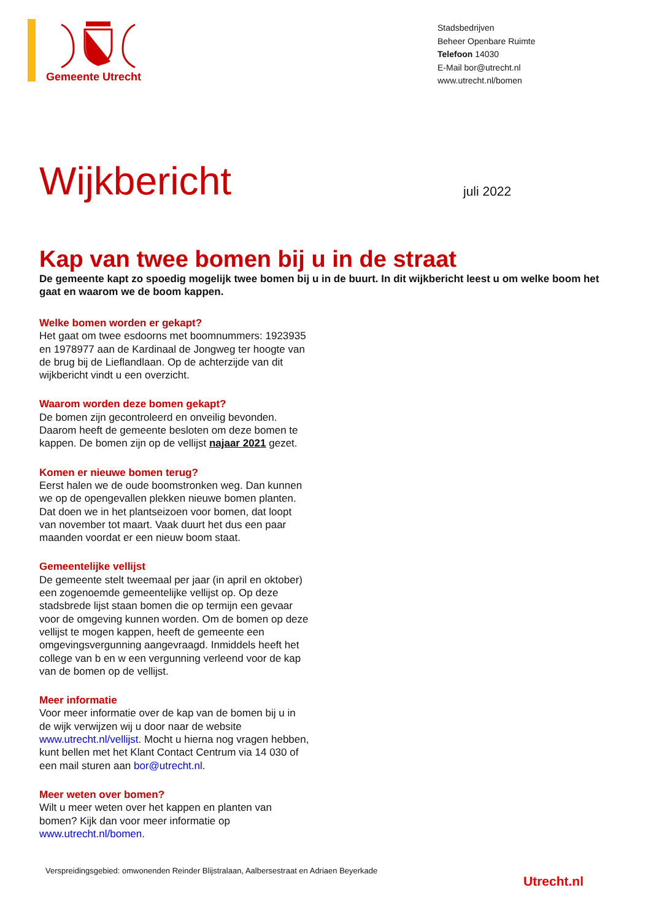Gemeente Utrecht
Stadsbedrijven
Beheer Openbare Ruimte
Telefoon 14030
E-Mail bor@utrecht.nl
www.utrecht.nl/bomen
Wijkbericht juli 2022
Kap van twee bomen bij u in de straat
De gemeente kapt zo spoedig mogelijk twee bomen bij u in de buurt. In dit wijkbericht leest u om welke boom het gaat en waarom we de boom kappen.
Welke bomen worden er gekapt?
Het gaat om twee esdoorns met boomnummers: 1923935 en 1978977 aan de Kardinaal de Jongweg ter hoogte van de brug bij de Lieflandlaan. Op de achterzijde van dit wijkbericht vindt u een overzicht.
Waarom worden deze bomen gekapt?
De bomen zijn gecontroleerd en onveilig bevonden. Daarom heeft de gemeente besloten om deze bomen te kappen. De bomen zijn op de vellijst najaar 2021 gezet.
Komen er nieuwe bomen terug?
Eerst halen we de oude boomstronken weg. Dan kunnen we op de opengevallen plekken nieuwe bomen planten. Dat doen we in het plantseizoen voor bomen, dat loopt van november tot maart. Vaak duurt het dus een paar maanden voordat er een nieuw boom staat.
Gemeentelijke vellijst
De gemeente stelt tweemaal per jaar (in april en oktober) een zogenoemde gemeentelijke vellijst op. Op deze stadsbrede lijst staan bomen die op termijn een gevaar voor de omgeving kunnen worden. Om de bomen op deze vellijst te mogen kappen, heeft de gemeente een omgevingsvergunning aangevraagd. Inmiddels heeft het college van b en w een vergunning verleend voor de kap van de bomen op de vellijst.
Meer informatie
Voor meer informatie over de kap van de bomen bij u in de wijk verwijzen wij u door naar de website www.utrecht.nl/vellijst. Mocht u hierna nog vragen hebben, kunt bellen met het Klant Contact Centrum via 14 030 of een mail sturen aan bor@utrecht.nl.
Meer weten over bomen?
Wilt u meer weten over het kappen en planten van bomen? Kijk dan voor meer informatie op www.utrecht.nl/bomen.
Verspreidingsgebied: omwonenden Reinder Blijstralaan, Aalbersestraat en Adriaen Beyerkade
Utrecht.nl